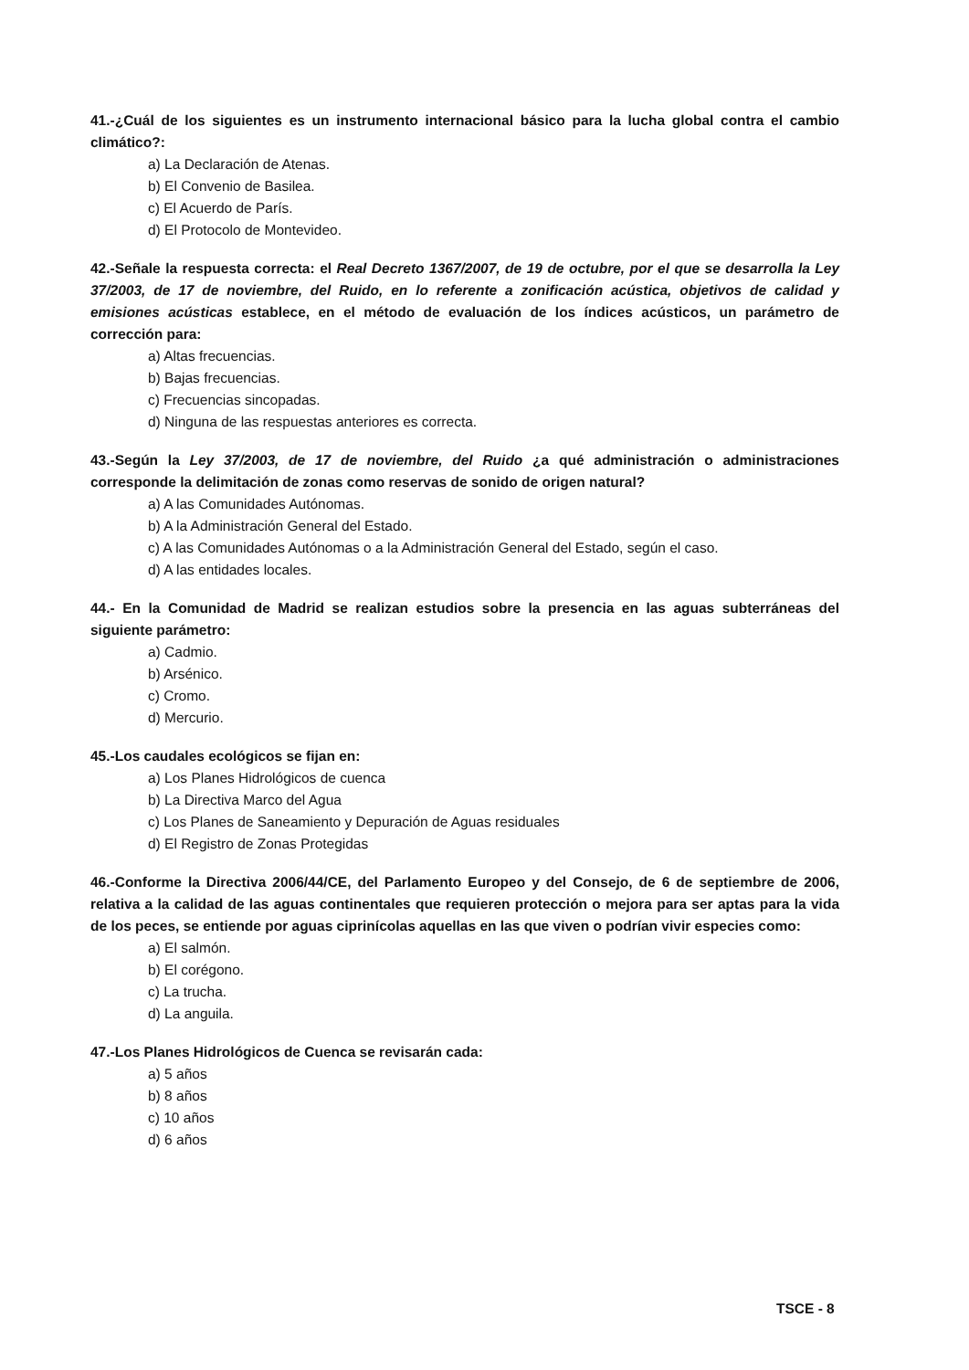41.-¿Cuál de los siguientes es un instrumento internacional básico para la lucha global contra el cambio climático?:
a) La Declaración de Atenas.
b) El Convenio de Basilea.
c) El Acuerdo de París.
d) El Protocolo de Montevideo.
42.-Señale la respuesta correcta: el Real Decreto 1367/2007, de 19 de octubre, por el que se desarrolla la Ley 37/2003, de 17 de noviembre, del Ruido, en lo referente a zonificación acústica, objetivos de calidad y emisiones acústicas establece, en el método de evaluación de los índices acústicos, un parámetro de corrección para:
a) Altas frecuencias.
b) Bajas frecuencias.
c) Frecuencias sincopadas.
d) Ninguna de las respuestas anteriores es correcta.
43.-Según la Ley 37/2003, de 17 de noviembre, del Ruido ¿a qué administración o administraciones corresponde la delimitación de zonas como reservas de sonido de origen natural?
a) A las Comunidades Autónomas.
b) A la Administración General del Estado.
c) A las Comunidades Autónomas o a la Administración General del Estado, según el caso.
d) A las entidades locales.
44.- En la Comunidad de Madrid se realizan estudios sobre la presencia en las aguas subterráneas del siguiente parámetro:
a) Cadmio.
b) Arsénico.
c) Cromo.
d) Mercurio.
45.-Los caudales ecológicos se fijan en:
a) Los Planes Hidrológicos de cuenca
b) La Directiva Marco del Agua
c) Los Planes de Saneamiento y Depuración de Aguas residuales
d) El Registro de Zonas Protegidas
46.-Conforme la Directiva 2006/44/CE, del Parlamento Europeo y del Consejo, de 6 de septiembre de 2006, relativa a la calidad de las aguas continentales que requieren protección o mejora para ser aptas para la vida de los peces, se entiende por aguas ciprinícolas aquellas en las que viven o podrían vivir especies como:
a) El salmón.
b) El corégono.
c) La trucha.
d) La anguila.
47.-Los Planes Hidrológicos de Cuenca se revisarán cada:
a) 5 años
b) 8 años
c) 10 años
d) 6 años
TSCE - 8